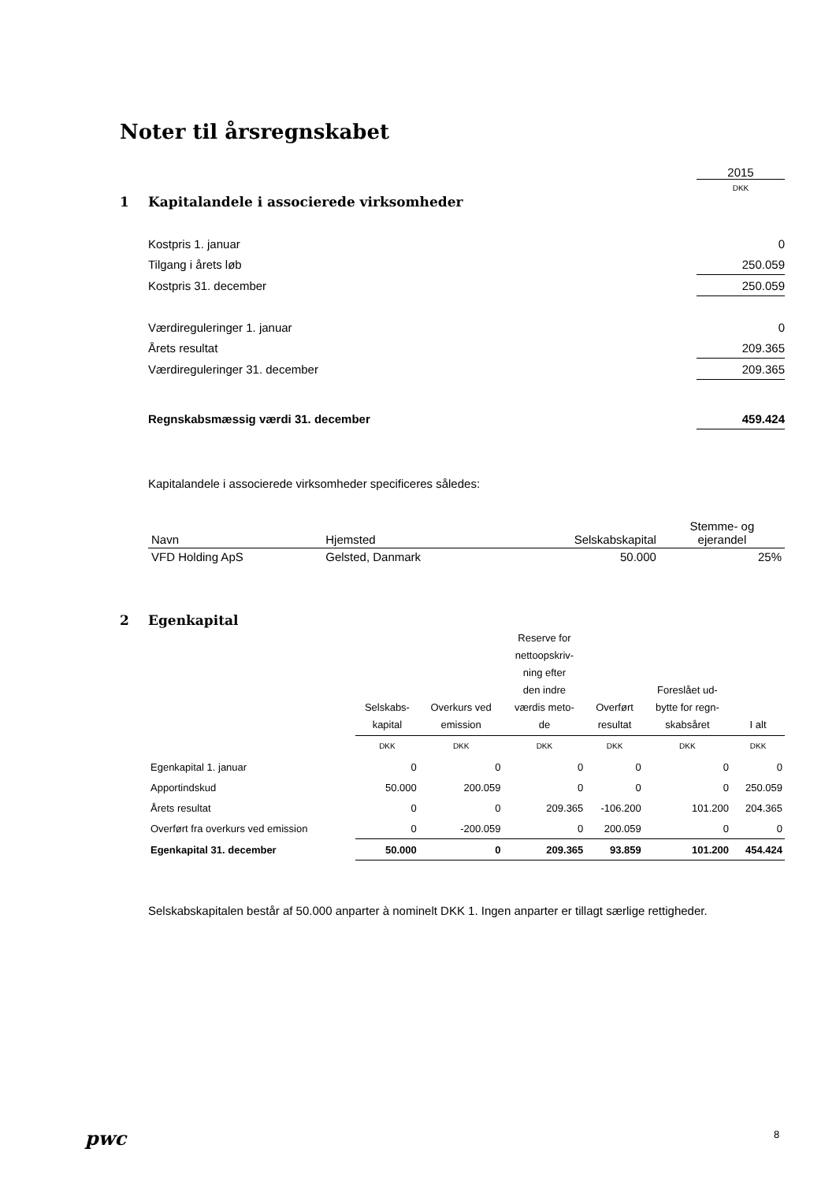Noter til årsregnskabet
2015
DKK
1 Kapitalandele i associerede virksomheder
| Kostpris 1. januar | 0 |
| Tilgang i årets løb | 250.059 |
| Kostpris 31. december | 250.059 |
| Værdireguleringer 1. januar | 0 |
| Årets resultat | 209.365 |
| Værdireguleringer 31. december | 209.365 |
| Regnskabsmæssig værdi 31. december | 459.424 |
Kapitalandele i associerede virksomheder specificeres således:
| Navn | Hjemsted | Selskabskapital | Stemme- og ejerandel |
| --- | --- | --- | --- |
| VFD Holding ApS | Gelsted, Danmark | 50.000 | 25% |
2 Egenkapital
| | Selskabs- kapital | Overkurs ved emission | Reserve for nettoopskriv- ning efter den indre værdis meto- de | Overført resultat | Foreslået ud- bytte for regn- skabsåret | I alt |
| --- | --- | --- | --- | --- | --- | --- |
| | DKK | DKK | DKK | DKK | DKK | DKK |
| Egenkapital 1. januar | 0 | 0 | 0 | 0 | 0 | 0 |
| Apportindskud | 50.000 | 200.059 | 0 | 0 | 0 | 250.059 |
| Årets resultat | 0 | 0 | 209.365 | -106.200 | 101.200 | 204.365 |
| Overført fra overkurs ved emission | 0 | -200.059 | 0 | 200.059 | 0 | 0 |
| Egenkapital 31. december | 50.000 | 0 | 209.365 | 93.859 | 101.200 | 454.424 |
Selskabskapitalen består af 50.000 anparter à nominelt DKK 1. Ingen anparter er tillagt særlige rettigheder.
pwc 8